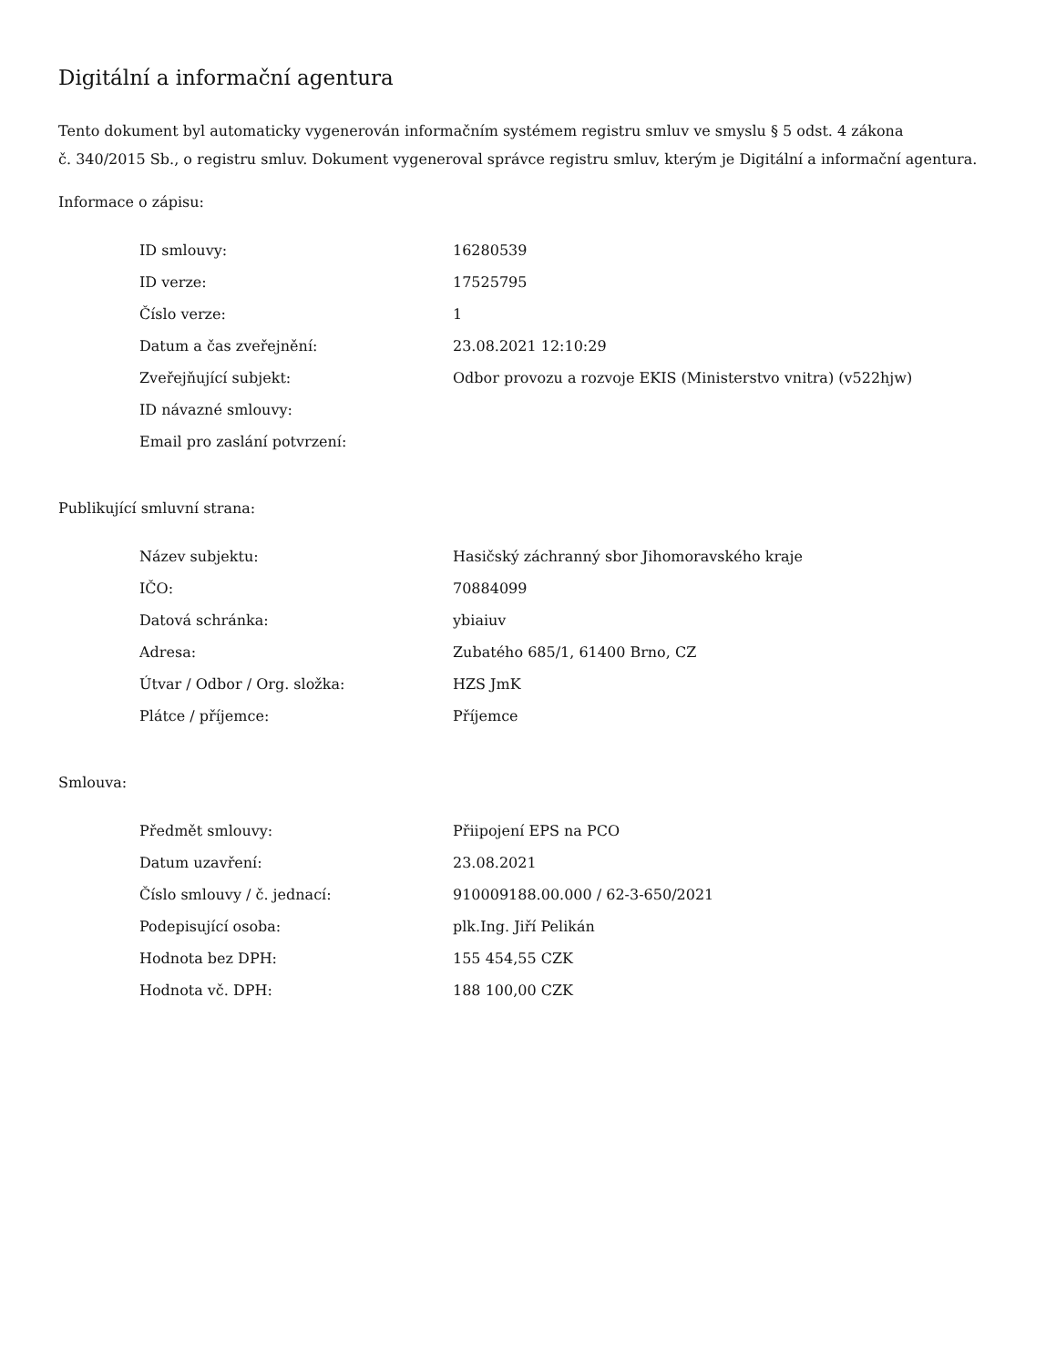Digitální a informační agentura
Tento dokument byl automaticky vygenerován informačním systémem registru smluv ve smyslu § 5 odst. 4 zákona
č. 340/2015 Sb., o registru smluv. Dokument vygeneroval správce registru smluv, kterým je Digitální a informační agentura.
Informace o zápisu:
| ID smlouvy: | 16280539 |
| ID verze: | 17525795 |
| Číslo verze: | 1 |
| Datum a čas zveřejnění: | 23.08.2021 12:10:29 |
| Zveřejňující subjekt: | Odbor provozu a rozvoje EKIS (Ministerstvo vnitra) (v522hjw) |
| ID návazné smlouvy: | |
| Email pro zaslání potvrzení: | |
Publikující smluvní strana:
| Název subjektu: | Hasičský záchranný sbor Jihomoravského kraje |
| IČO: | 70884099 |
| Datová schránka: | ybiaiuv |
| Adresa: | Zubatého 685/1, 61400 Brno, CZ |
| Útvar / Odbor / Org. složka: | HZS JmK |
| Plátce / příjemce: | Příjemce |
Smlouva:
| Předmět smlouvy: | Přiipojení EPS na PCO |
| Datum uzavření: | 23.08.2021 |
| Číslo smlouvy / č. jednací: | 910009188.00.000 / 62-3-650/2021 |
| Podepisující osoba: | plk.Ing. Jiří Pelikán |
| Hodnota bez DPH: | 155 454,55 CZK |
| Hodnota vč. DPH: | 188 100,00 CZK |